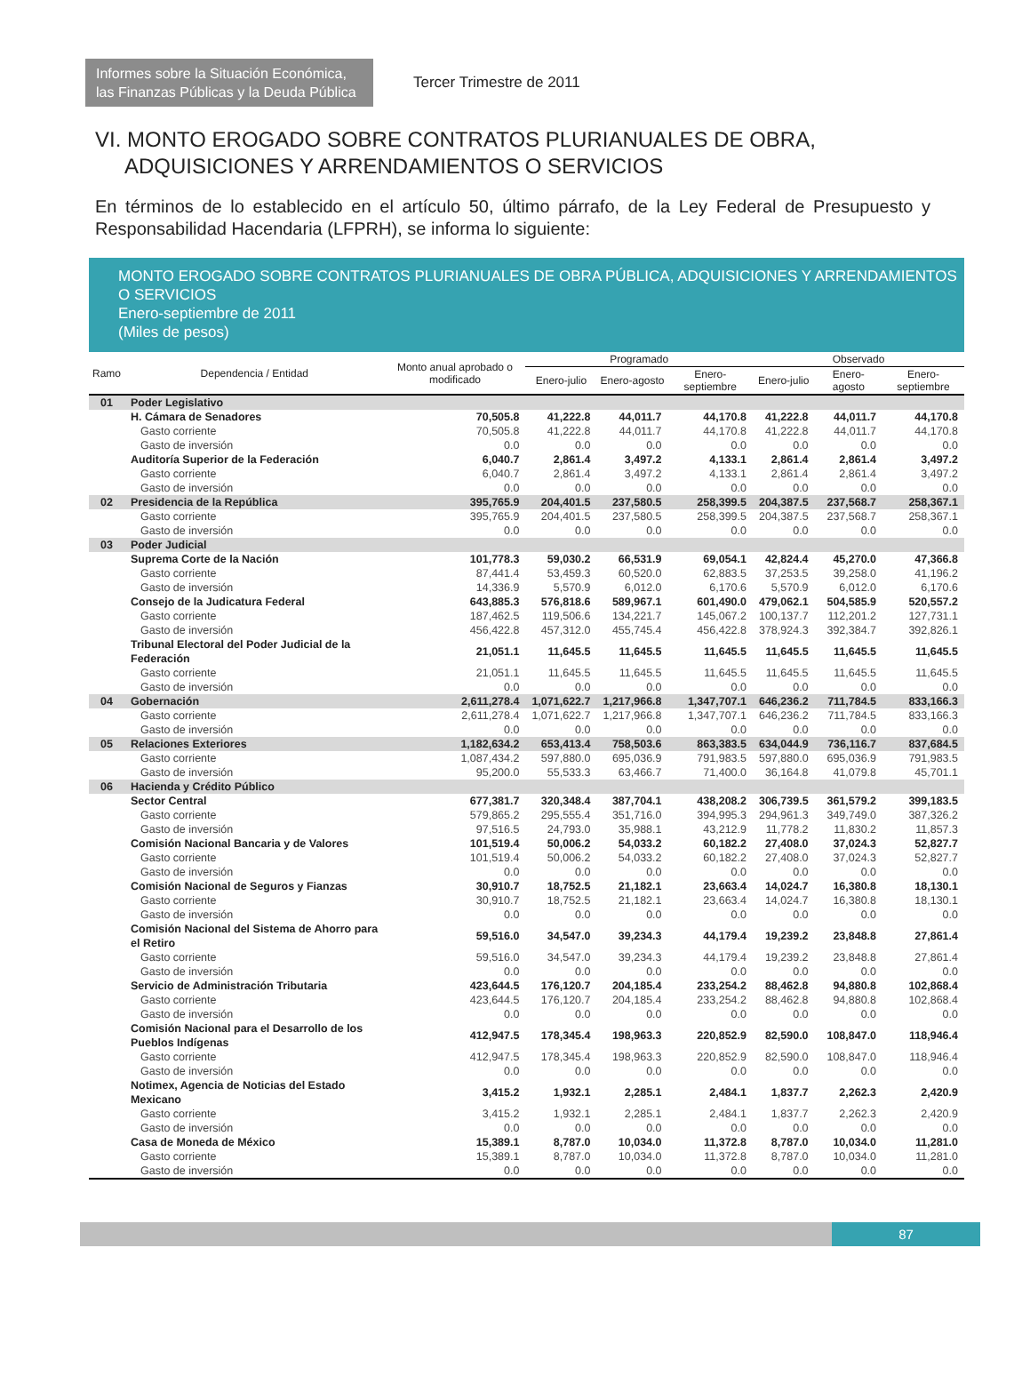Informes sobre la Situación Económica, las Finanzas Públicas y la Deuda Pública
Tercer Trimestre de 2011
VI. MONTO EROGADO SOBRE CONTRATOS PLURIANUALES DE OBRA, ADQUISICIONES Y ARRENDAMIENTOS O SERVICIOS
En términos de lo establecido en el artículo 50, último párrafo, de la Ley Federal de Presupuesto y Responsabilidad Hacendaria (LFPRH), se informa lo siguiente:
MONTO EROGADO SOBRE CONTRATOS PLURIANUALES DE OBRA PÚBLICA, ADQUISICIONES Y ARRENDAMIENTOS O SERVICIOS
Enero-septiembre de 2011
(Miles de pesos)
| Ramo | Dependencia / Entidad | Monto anual aprobado o modificado | Programado | | | Observado | | |
| --- | --- | --- | --- | --- | --- | --- | --- | --- |
| | | | Enero-julio | Enero-agosto | Enero-septiembre | Enero-julio | Enero-agosto | Enero-septiembre |
| 01 | Poder Legislativo | | | | | | | |
| | H. Cámara de Senadores | 70,505.8 | 41,222.8 | 44,011.7 | 44,170.8 | 41,222.8 | 44,011.7 | 44,170.8 |
| | Gasto corriente | 70,505.8 | 41,222.8 | 44,011.7 | 44,170.8 | 41,222.8 | 44,011.7 | 44,170.8 |
| | Gasto de inversión | 0.0 | 0.0 | 0.0 | 0.0 | 0.0 | 0.0 | 0.0 |
| | Auditoría Superior de la Federación | 6,040.7 | 2,861.4 | 3,497.2 | 4,133.1 | 2,861.4 | 2,861.4 | 3,497.2 |
| | Gasto corriente | 6,040.7 | 2,861.4 | 3,497.2 | 4,133.1 | 2,861.4 | 2,861.4 | 3,497.2 |
| | Gasto de inversión | 0.0 | 0.0 | 0.0 | 0.0 | 0.0 | 0.0 | 0.0 |
| 02 | Presidencia de la República | 395,765.9 | 204,401.5 | 237,580.5 | 258,399.5 | 204,387.5 | 237,568.7 | 258,367.1 |
| | Gasto corriente | 395,765.9 | 204,401.5 | 237,580.5 | 258,399.5 | 204,387.5 | 237,568.7 | 258,367.1 |
| | Gasto de inversión | 0.0 | 0.0 | 0.0 | 0.0 | 0.0 | 0.0 | 0.0 |
| 03 | Poder Judicial | | | | | | | |
| | Suprema Corte de la Nación | 101,778.3 | 59,030.2 | 66,531.9 | 69,054.1 | 42,824.4 | 45,270.0 | 47,366.8 |
| | Gasto corriente | 87,441.4 | 53,459.3 | 60,520.0 | 62,883.5 | 37,253.5 | 39,258.0 | 41,196.2 |
| | Gasto de inversión | 14,336.9 | 5,570.9 | 6,012.0 | 6,170.6 | 5,570.9 | 6,012.0 | 6,170.6 |
| | Consejo de la Judicatura Federal | 643,885.3 | 576,818.6 | 589,967.1 | 601,490.0 | 479,062.1 | 504,585.9 | 520,557.2 |
| | Gasto corriente | 187,462.5 | 119,506.6 | 134,221.7 | 145,067.2 | 100,137.7 | 112,201.2 | 127,731.1 |
| | Gasto de inversión | 456,422.8 | 457,312.0 | 455,745.4 | 456,422.8 | 378,924.3 | 392,384.7 | 392,826.1 |
| | Tribunal Electoral del Poder Judicial de la Federación | 21,051.1 | 11,645.5 | 11,645.5 | 11,645.5 | 11,645.5 | 11,645.5 | 11,645.5 |
| | Gasto corriente | 21,051.1 | 11,645.5 | 11,645.5 | 11,645.5 | 11,645.5 | 11,645.5 | 11,645.5 |
| | Gasto de inversión | 0.0 | 0.0 | 0.0 | 0.0 | 0.0 | 0.0 | 0.0 |
| 04 | Gobernación | 2,611,278.4 | 1,071,622.7 | 1,217,966.8 | 1,347,707.1 | 646,236.2 | 711,784.5 | 833,166.3 |
| | Gasto corriente | 2,611,278.4 | 1,071,622.7 | 1,217,966.8 | 1,347,707.1 | 646,236.2 | 711,784.5 | 833,166.3 |
| | Gasto de inversión | 0.0 | 0.0 | 0.0 | 0.0 | 0.0 | 0.0 | 0.0 |
| 05 | Relaciones Exteriores | 1,182,634.2 | 653,413.4 | 758,503.6 | 863,383.5 | 634,044.9 | 736,116.7 | 837,684.5 |
| | Gasto corriente | 1,087,434.2 | 597,880.0 | 695,036.9 | 791,983.5 | 597,880.0 | 695,036.9 | 791,983.5 |
| | Gasto de inversión | 95,200.0 | 55,533.3 | 63,466.7 | 71,400.0 | 36,164.8 | 41,079.8 | 45,701.1 |
| 06 | Hacienda y Crédito Público | | | | | | | |
| | Sector Central | 677,381.7 | 320,348.4 | 387,704.1 | 438,208.2 | 306,739.5 | 361,579.2 | 399,183.5 |
| | Gasto corriente | 579,865.2 | 295,555.4 | 351,716.0 | 394,995.3 | 294,961.3 | 349,749.0 | 387,326.2 |
| | Gasto de inversión | 97,516.5 | 24,793.0 | 35,988.1 | 43,212.9 | 11,778.2 | 11,830.2 | 11,857.3 |
| | Comisión Nacional Bancaria y de Valores | 101,519.4 | 50,006.2 | 54,033.2 | 60,182.2 | 27,408.0 | 37,024.3 | 52,827.7 |
| | Gasto corriente | 101,519.4 | 50,006.2 | 54,033.2 | 60,182.2 | 27,408.0 | 37,024.3 | 52,827.7 |
| | Gasto de inversión | 0.0 | 0.0 | 0.0 | 0.0 | 0.0 | 0.0 | 0.0 |
| | Comisión Nacional de Seguros y Fianzas | 30,910.7 | 18,752.5 | 21,182.1 | 23,663.4 | 14,024.7 | 16,380.8 | 18,130.1 |
| | Gasto corriente | 30,910.7 | 18,752.5 | 21,182.1 | 23,663.4 | 14,024.7 | 16,380.8 | 18,130.1 |
| | Gasto de inversión | 0.0 | 0.0 | 0.0 | 0.0 | 0.0 | 0.0 | 0.0 |
| | Comisión Nacional del Sistema de Ahorro para el Retiro | 59,516.0 | 34,547.0 | 39,234.3 | 44,179.4 | 19,239.2 | 23,848.8 | 27,861.4 |
| | Gasto corriente | 59,516.0 | 34,547.0 | 39,234.3 | 44,179.4 | 19,239.2 | 23,848.8 | 27,861.4 |
| | Gasto de inversión | 0.0 | 0.0 | 0.0 | 0.0 | 0.0 | 0.0 | 0.0 |
| | Servicio de Administración Tributaria | 423,644.5 | 176,120.7 | 204,185.4 | 233,254.2 | 88,462.8 | 94,880.8 | 102,868.4 |
| | Gasto corriente | 423,644.5 | 176,120.7 | 204,185.4 | 233,254.2 | 88,462.8 | 94,880.8 | 102,868.4 |
| | Gasto de inversión | 0.0 | 0.0 | 0.0 | 0.0 | 0.0 | 0.0 | 0.0 |
| | Comisión Nacional para el Desarrollo de los Pueblos Indígenas | 412,947.5 | 178,345.4 | 198,963.3 | 220,852.9 | 82,590.0 | 108,847.0 | 118,946.4 |
| | Gasto corriente | 412,947.5 | 178,345.4 | 198,963.3 | 220,852.9 | 82,590.0 | 108,847.0 | 118,946.4 |
| | Gasto de inversión | 0.0 | 0.0 | 0.0 | 0.0 | 0.0 | 0.0 | 0.0 |
| | Notimex, Agencia de Noticias del Estado Mexicano | 3,415.2 | 1,932.1 | 2,285.1 | 2,484.1 | 1,837.7 | 2,262.3 | 2,420.9 |
| | Gasto corriente | 3,415.2 | 1,932.1 | 2,285.1 | 2,484.1 | 1,837.7 | 2,262.3 | 2,420.9 |
| | Gasto de inversión | 0.0 | 0.0 | 0.0 | 0.0 | 0.0 | 0.0 | 0.0 |
| | Casa de Moneda de México | 15,389.1 | 8,787.0 | 10,034.0 | 11,372.8 | 8,787.0 | 10,034.0 | 11,281.0 |
| | Gasto corriente | 15,389.1 | 8,787.0 | 10,034.0 | 11,372.8 | 8,787.0 | 10,034.0 | 11,281.0 |
| | Gasto de inversión | 0.0 | 0.0 | 0.0 | 0.0 | 0.0 | 0.0 | 0.0 |
87